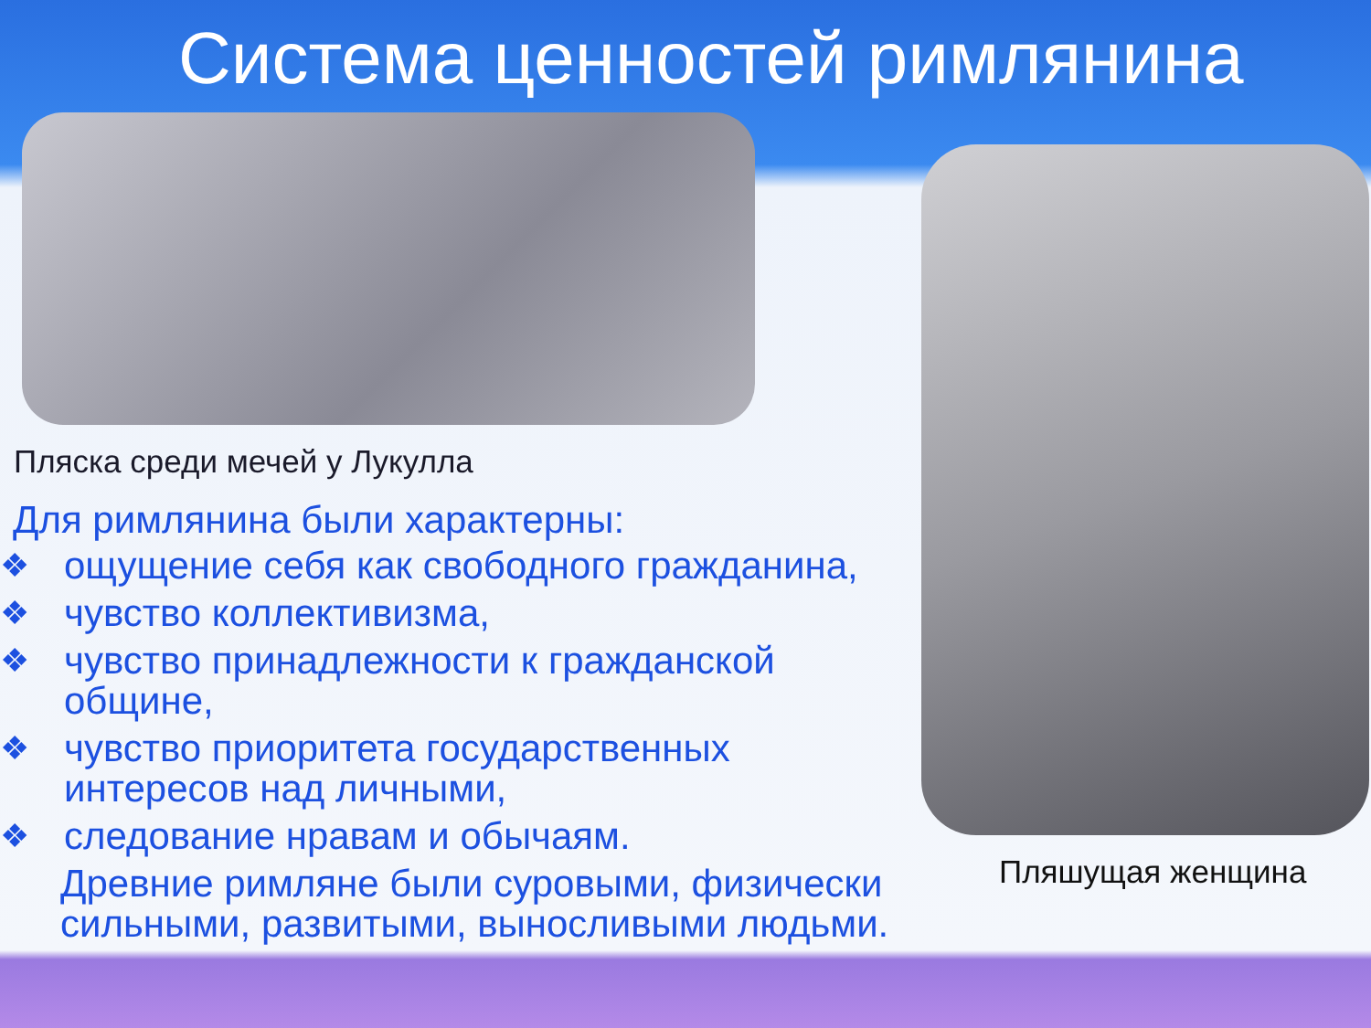Система ценностей римлянина
Пляска среди мечей у Лукулла
Для римлянина были характерны:
❖ ощущение себя как свободного гражданина,
❖ чувство коллективизма,
❖ чувство принадлежности к гражданской общине,
❖ чувство приоритета государственных интересов над личными,
❖ следование нравам и обычаям.
Древние римляне были суровыми, физически сильными, развитыми, выносливыми людьми.
Пляшущая женщина